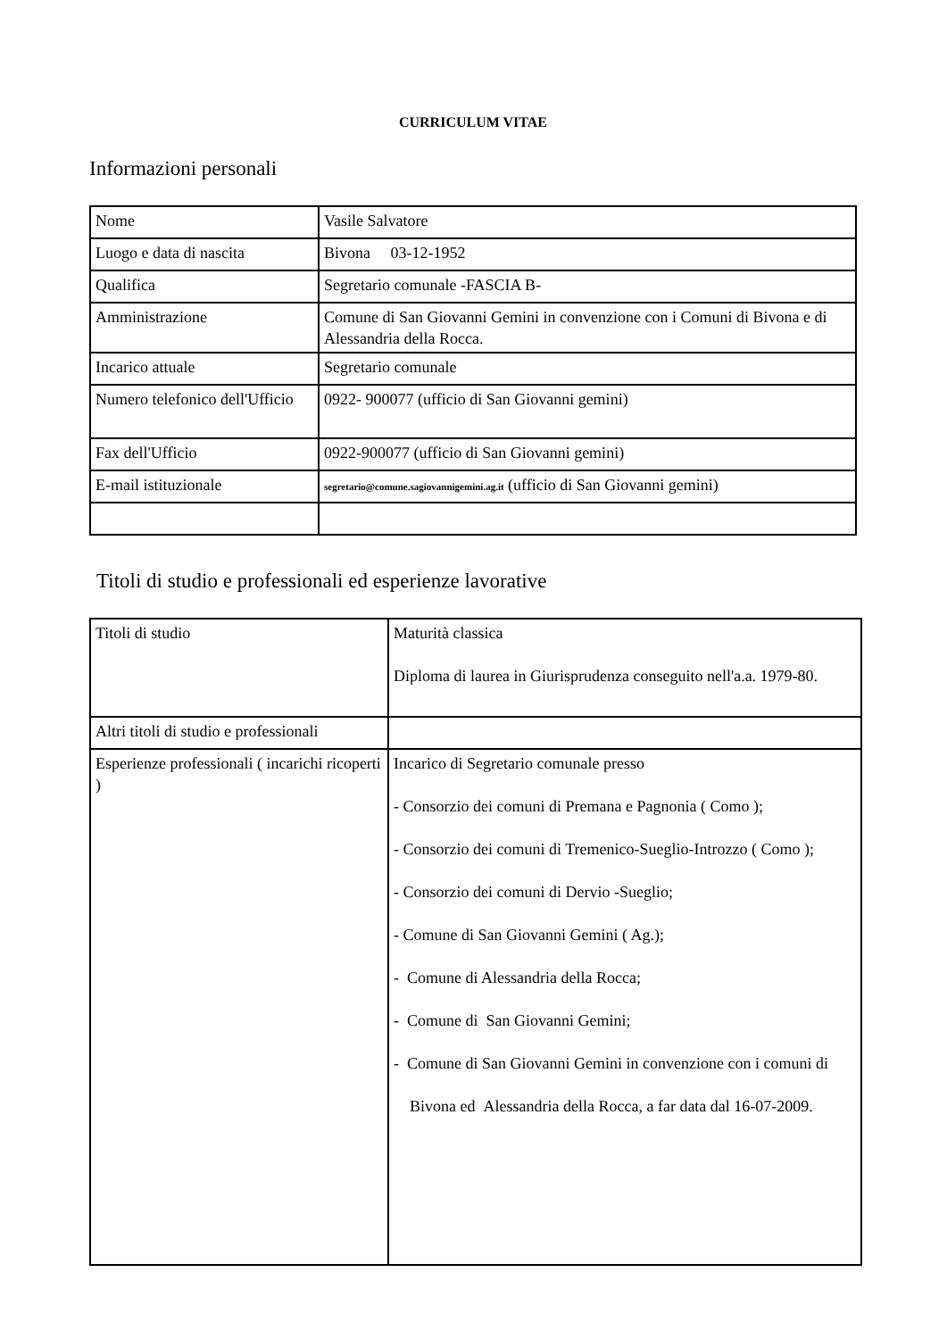CURRICULUM VITAE
Informazioni personali
| Nome | Vasile Salvatore |
| Luogo e data di nascita | Bivona 03-12-1952 |
| Qualifica | Segretario comunale -FASCIA B- |
| Amministrazione | Comune di San Giovanni Gemini in convenzione con i Comuni di Bivona e di Alessandria della Rocca. |
| Incarico attuale | Segretario comunale |
| Numero telefonico dell'Ufficio | 0922- 900077 (ufficio di San Giovanni gemini) |
| Fax dell'Ufficio | 0922-900077 (ufficio di San Giovanni gemini) |
| E-mail istituzionale | segretario@comune.sagiovannigemini.ag.it (ufficio di San Giovanni gemini) |
Titoli di studio e professionali ed esperienze lavorative
| Titoli di studio | Maturità classica Diploma di laurea in Giurisprudenza conseguito nell'a.a. 1979-80. |
| Altri titoli di studio e professionali | |
| Esperienze professionali ( incarichi ricoperti ) | Incarico di Segretario comunale presso - Consorzio dei comuni di Premana e Pagnonia ( Como ); - Consorzio dei comuni di Tremenico-Sueglio-Introzzo ( Como ); - Consorzio dei comuni di Dervio -Sueglio; - Comune di San Giovanni Gemini ( Ag.); - Comune di Alessandria della Rocca; - Comune di San Giovanni Gemini; - Comune di San Giovanni Gemini in convenzione con i comuni di Bivona ed Alessandria della Rocca, a far data dal 16-07-2009. |